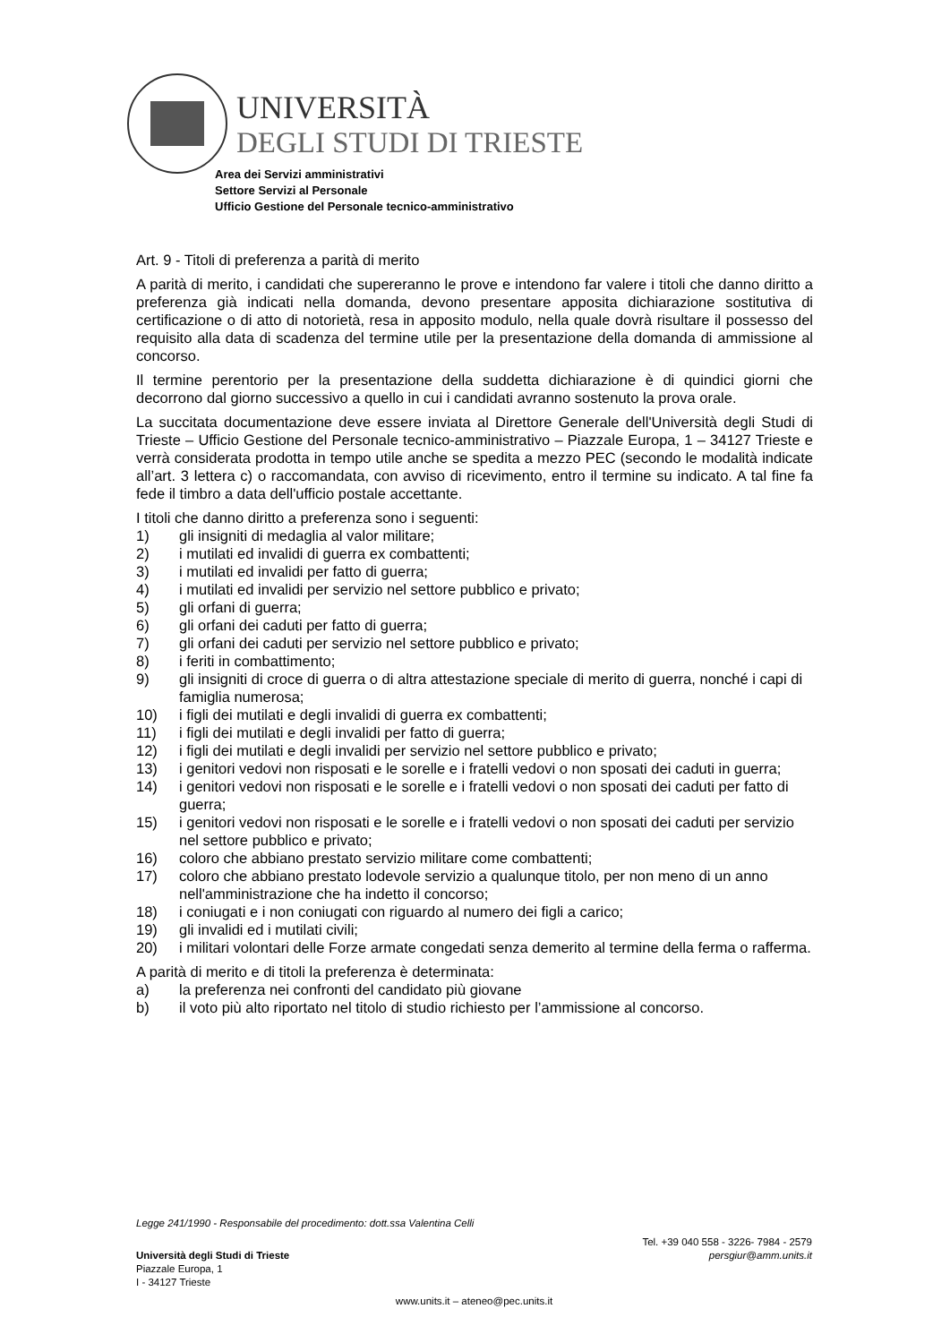UNIVERSITÀ
DEGLI STUDI DI TRIESTE
Area dei Servizi amministrativi
Settore Servizi al Personale
Ufficio Gestione del Personale tecnico-amministrativo
Art. 9 - Titoli di preferenza a parità di merito
A parità di merito, i candidati che supereranno le prove e intendono far valere i titoli che danno diritto a preferenza già indicati nella domanda, devono presentare apposita dichiarazione sostitutiva di certificazione o di atto di notorietà, resa in apposito modulo, nella quale dovrà risultare il possesso del requisito alla data di scadenza del termine utile per la presentazione della domanda di ammissione al concorso.
Il termine perentorio per la presentazione della suddetta dichiarazione è di quindici giorni che decorrono dal giorno successivo a quello in cui i candidati avranno sostenuto la prova orale.
La succitata documentazione deve essere inviata al Direttore Generale dell'Università degli Studi di Trieste – Ufficio Gestione del Personale tecnico-amministrativo – Piazzale Europa, 1 – 34127 Trieste e verrà considerata prodotta in tempo utile anche se spedita a mezzo PEC (secondo le modalità indicate all’art. 3 lettera c) o raccomandata, con avviso di ricevimento, entro il termine su indicato. A tal fine fa fede il timbro a data dell'ufficio postale accettante.
I titoli che danno diritto a preferenza sono i seguenti:
1) gli insigniti di medaglia al valor militare;
2) i mutilati ed invalidi di guerra ex combattenti;
3) i mutilati ed invalidi per fatto di guerra;
4) i mutilati ed invalidi per servizio nel settore pubblico e privato;
5) gli orfani di guerra;
6) gli orfani dei caduti per fatto di guerra;
7) gli orfani dei caduti per servizio nel settore pubblico e privato;
8) i feriti in combattimento;
9) gli insigniti di croce di guerra o di altra attestazione speciale di merito di guerra, nonché i capi di famiglia numerosa;
10) i figli dei mutilati e degli invalidi di guerra ex combattenti;
11) i figli dei mutilati e degli invalidi per fatto di guerra;
12) i figli dei mutilati e degli invalidi per servizio nel settore pubblico e privato;
13) i genitori vedovi non risposati e le sorelle e i fratelli vedovi o non sposati dei caduti in guerra;
14) i genitori vedovi non risposati e le sorelle e i fratelli vedovi o non sposati dei caduti per fatto di guerra;
15) i genitori vedovi non risposati e le sorelle e i fratelli vedovi o non sposati dei caduti per servizio nel settore pubblico e privato;
16) coloro che abbiano prestato servizio militare come combattenti;
17) coloro che abbiano prestato lodevole servizio a qualunque titolo, per non meno di un anno nell'amministrazione che ha indetto il concorso;
18) i coniugati e i non coniugati con riguardo al numero dei figli a carico;
19) gli invalidi ed i mutilati civili;
20) i militari volontari delle Forze armate congedati senza demerito al termine della ferma o rafferma.
A parità di merito e di titoli la preferenza è determinata:
a) la preferenza nei confronti del candidato più giovane
b) il voto più alto riportato nel titolo di studio richiesto per l’ammissione al concorso.
Legge 241/1990 - Responsabile del procedimento: dott.ssa Valentina Celli
Tel. +39 040 558 - 3226- 7984 - 2579
Università degli Studi di Trieste persgiur@amm.units.it
Piazzale Europa, 1
I - 34127 Trieste
www.units.it – ateneo@pec.units.it